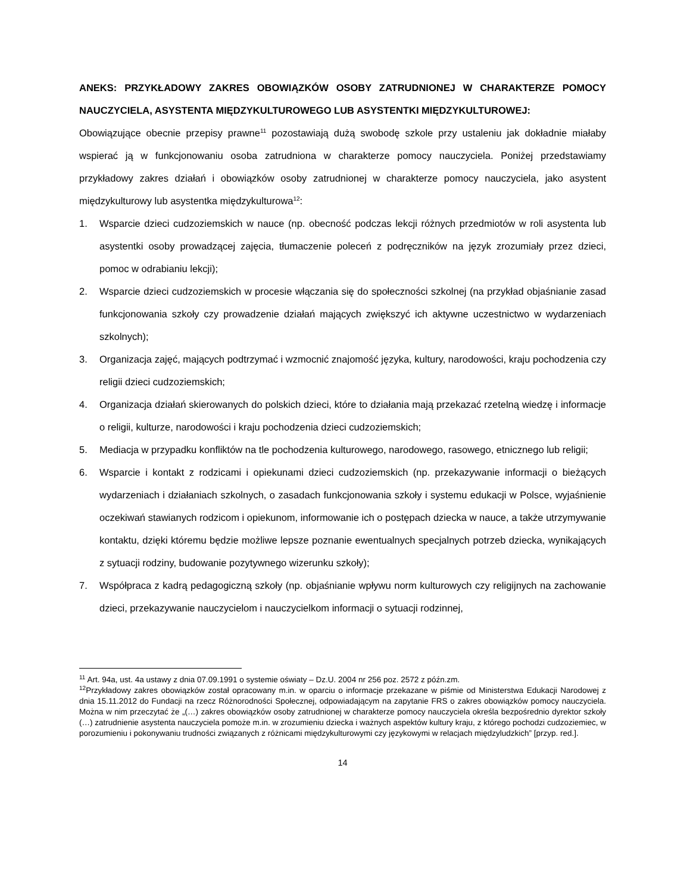ANEKS: PRZYKŁADOWY ZAKRES OBOWIĄZKÓW OSOBY ZATRUDNIONEJ W CHARAKTERZE POMOCY NAUCZYCIELA, ASYSTENTA MIĘDZYKULTUROWEGO LUB ASYSTENTKI MIĘDZYKULTUROWEJ:
Obowiązujące obecnie przepisy prawne<sup>11</sup> pozostawiają dużą swobodę szkole przy ustaleniu jak dokładnie miałaby wspierać ją w funkcjonowaniu osoba zatrudniona w charakterze pomocy nauczyciela. Poniżej przedstawiamy przykładowy zakres działań i obowiązków osoby zatrudnionej w charakterze pomocy nauczyciela, jako asystent międzykulturowy lub asystentka międzykulturowa<sup>12</sup>:
1. Wsparcie dzieci cudzoziemskich w nauce (np. obecność podczas lekcji różnych przedmiotów w roli asystenta lub asystentki osoby prowadzącej zajęcia, tłumaczenie poleceń z podręczników na język zrozumiały przez dzieci, pomoc w odrabianiu lekcji);
2. Wsparcie dzieci cudzoziemskich w procesie włączania się do społeczności szkolnej (na przykład objaśnianie zasad funkcjonowania szkoły czy prowadzenie działań mających zwiększyć ich aktywne uczestnictwo w wydarzeniach szkolnych);
3. Organizacja zajęć, mających podtrzymać i wzmocnić znajomość języka, kultury, narodowości, kraju pochodzenia czy religii dzieci cudzoziemskich;
4. Organizacja działań skierowanych do polskich dzieci, które to działania mają przekazać rzetelną wiedzę i informacje o religii, kulturze, narodowości i kraju pochodzenia dzieci cudzoziemskich;
5. Mediacja w przypadku konfliktów na tle pochodzenia kulturowego, narodowego, rasowego, etnicznego lub religii;
6. Wsparcie i kontakt z rodzicami i opiekunami dzieci cudzoziemskich (np. przekazywanie informacji o bieżących wydarzeniach i działaniach szkolnych, o zasadach funkcjonowania szkoły i systemu edukacji w Polsce, wyjaśnienie oczekiwań stawianych rodzicom i opiekunom, informowanie ich o postępach dziecka w nauce, a także utrzymywanie kontaktu, dzięki któremu będzie możliwe lepsze poznanie ewentualnych specjalnych potrzeb dziecka, wynikających z sytuacji rodziny, budowanie pozytywnego wizerunku szkoły);
7. Współpraca z kadrą pedagogiczną szkoły (np. objaśnianie wpływu norm kulturowych czy religijnych na zachowanie dzieci, przekazywanie nauczycielom i nauczycielkom informacji o sytuacji rodzinnej,
<sup>11</sup> Art. 94a, ust. 4a ustawy z dnia 07.09.1991 o systemie oświaty – Dz.U. 2004 nr 256 poz. 2572 z późn.zm.
<sup>12</sup> Przykładowy zakres obowiązków został opracowany m.in. w oparciu o informacje przekazane w piśmie od Ministerstwa Edukacji Narodowej z dnia 15.11.2012 do Fundacji na rzecz Różnorodności Społecznej, odpowiadającym na zapytanie FRS o zakres obowiązków pomocy nauczyciela. Można w nim przeczytać że „(…) zakres obowiązków osoby zatrudnionej w charakterze pomocy nauczyciela określa bezpośrednio dyrektor szkoły (…) zatrudnienie asystenta nauczyciela pomoże m.in. w zrozumieniu dziecka i ważnych aspektów kultury kraju, z którego pochodzi cudzoziemiec, w porozumieniu i pokonywaniu trudności związanych z różnicami międzykulturowymi czy językowymi w relacjach międzyludzkich” [przyp. red.].
14